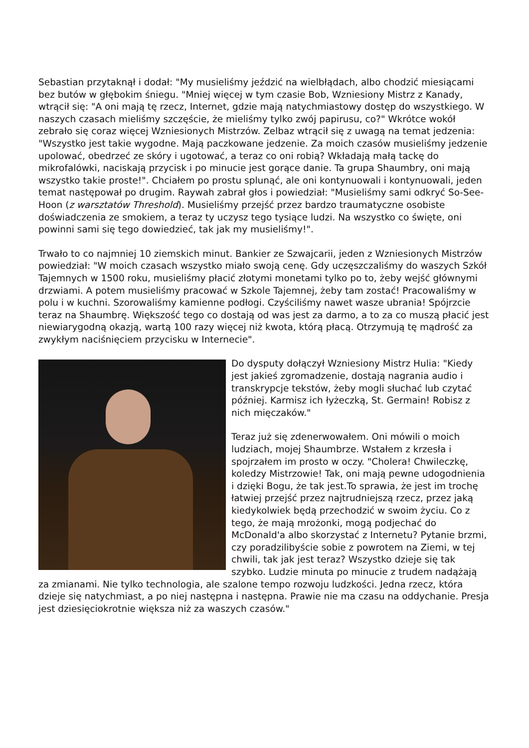Sebastian przytaknął i dodał: "My musieliśmy jeździć na wielbłądach, albo chodzić miesiącami bez butów w głębokim śniegu. "Mniej więcej w tym czasie Bob, Wzniesiony Mistrz z Kanady, wtrącił się: "A oni mają tę rzecz, Internet, gdzie mają natychmiastowy dostęp do wszystkiego. W naszych czasach mieliśmy szczęście, że mieliśmy tylko zwój papirusu, co?" Wkrótce wokół zebrało się coraz więcej Wzniesionych Mistrzów. Zelbaz wtrącił się z uwagą na temat jedzenia: "Wszystko jest takie wygodne. Mają paczkowane jedzenie. Za moich czasów musieliśmy jedzenie upolować, obedrzeć ze skóry i ugotować, a teraz co oni robią? Wkładają małą tackę do mikrofalówki, naciskają przycisk i po minucie jest gorące danie. Ta grupa Shaumbry, oni mają wszystko takie proste!". Chciałem po prostu splunąć, ale oni kontynuowali i kontynuowali, jeden temat następował po drugim. Raywah zabrał głos i powiedział: "Musieliśmy sami odkryć So-See-Hoon (z warsztatów Threshold). Musieliśmy przejść przez bardzo traumatyczne osobiste doświadczenia ze smokiem, a teraz ty uczysz tego tysiące ludzi. Na wszystko co święte, oni powinni sami się tego dowiedzieć, tak jak my musieliśmy!".
Trwało to co najmniej 10 ziemskich minut. Bankier ze Szwajcarii, jeden z Wzniesionych Mistrzów powiedział: "W moich czasach wszystko miało swoją cenę. Gdy uczęszczaliśmy do waszych Szkół Tajemnych w 1500 roku, musieliśmy płacić złotymi monetami tylko po to, żeby wejść głównymi drzwiami. A potem musieliśmy pracować w Szkole Tajemnej, żeby tam zostać! Pracowaliśmy w polu i w kuchni. Szorowaliśmy kamienne podłogi. Czyściliśmy nawet wasze ubrania! Spójrzcie teraz na Shaumbrę. Większość tego co dostają od was jest za darmo, a to za co muszą płacić jest niewiarygodną okazją, wartą 100 razy więcej niż kwota, którą płacą. Otrzymują tę mądrość za zwykłym naciśnięciem przycisku w Internecie".
Do dysputy dołączył Wzniesiony Mistrz Hulia: "Kiedy jest jakieś zgromadzenie, dostają nagrania audio i transkrypcje tekstów, żeby mogli słuchać lub czytać później. Karmisz ich łyżeczką, St. Germain! Robisz z nich mięczaków."
Teraz już się zdenerwowałem. Oni mówili o moich ludziach, mojej Shaumbrze. Wstałem z krzesła i spojrzałem im prosto w oczy. "Cholera! Chwileczkę, koledzy Mistrzowie! Tak, oni mają pewne udogodnienia i dzięki Bogu, że tak jest.To sprawia, że jest im trochę łatwiej przejść przez najtrudniejszą rzecz, przez jaką kiedykolwiek będą przechodzić w swoim życiu. Co z tego, że mają mrożonki, mogą podjechać do McDonald'a albo skorzystać z Internetu? Pytanie brzmi, czy poradzilibyście sobie z powrotem na Ziemi, w tej chwili, tak jak jest teraz? Wszystko dzieje się tak szybko. Ludzie minuta po minucie z trudem nadążają za zmianami. Nie tylko technologia, ale szalone tempo rozwoju ludzkości. Jedna rzecz, która dzieje się natychmiast, a po niej następna i następna. Prawie nie ma czasu na oddychanie. Presja jest dziesięciokrotnie większa niż za waszych czasów."